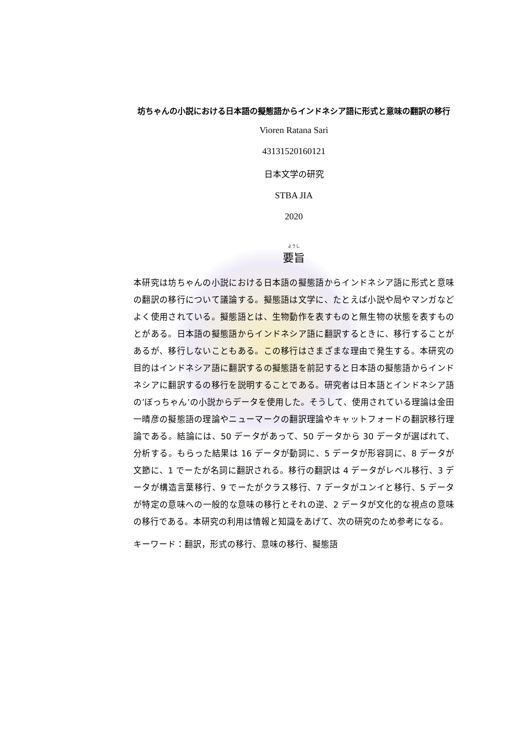坊ちゃんの小説における日本語の擬態語からインドネシア語に形式と意味の翻訳の移行
Vioren Ratana Sari
43131520160121
日本文学の研究
STBA JIA
2020
ようし
要旨
本研究は坊ちゃんの小説における日本語の擬態語からインドネシア語に形式と意味の翻訳の移行について議論する。擬態語は文学に、たとえば小説や局やマンガなどよく使用されている。擬態語とは、生物動作を表すものと無生物の状態を表すものとがある。日本語の擬態語からインドネシア語に翻訳するときに、移行することがあるが、移行しないこともある。この移行はさまざまな理由で発生する。本研究の目的はインドネシア語に翻訳するの擬態語を前記すると日本語の擬態語からインドネシアに翻訳するの移行を説明することである。研究者は日本語とインドネシア語の’ぼっちゃん’の小説からデータを使用した。そうして、使用されている理論は金田一晴彦の擬態語の理論やニューマークの翻訳理論やキャットフォードの翻訳移行理論である。結論には、50 データがあって、50 データから 30 データが選ばれて、分析する。もらった結果は 16 データが動詞に、5 データが形容詞に、8 データが文節に、1 でーたが名詞に翻訳される。移行の翻訳は 4 データがレベル移行、3 データが構造言葉移行、9 でーたがクラス移行、7 データがユンイと移行、5 データが特定の意味への一般的な意味の移行とそれの逆、2 データが文化的な視点の意味の移行である。本研究の利用は情報と知識をあげて、次の研究のため参考になる。
キーワード：翻訳，形式の移行、意味の移行、擬態語